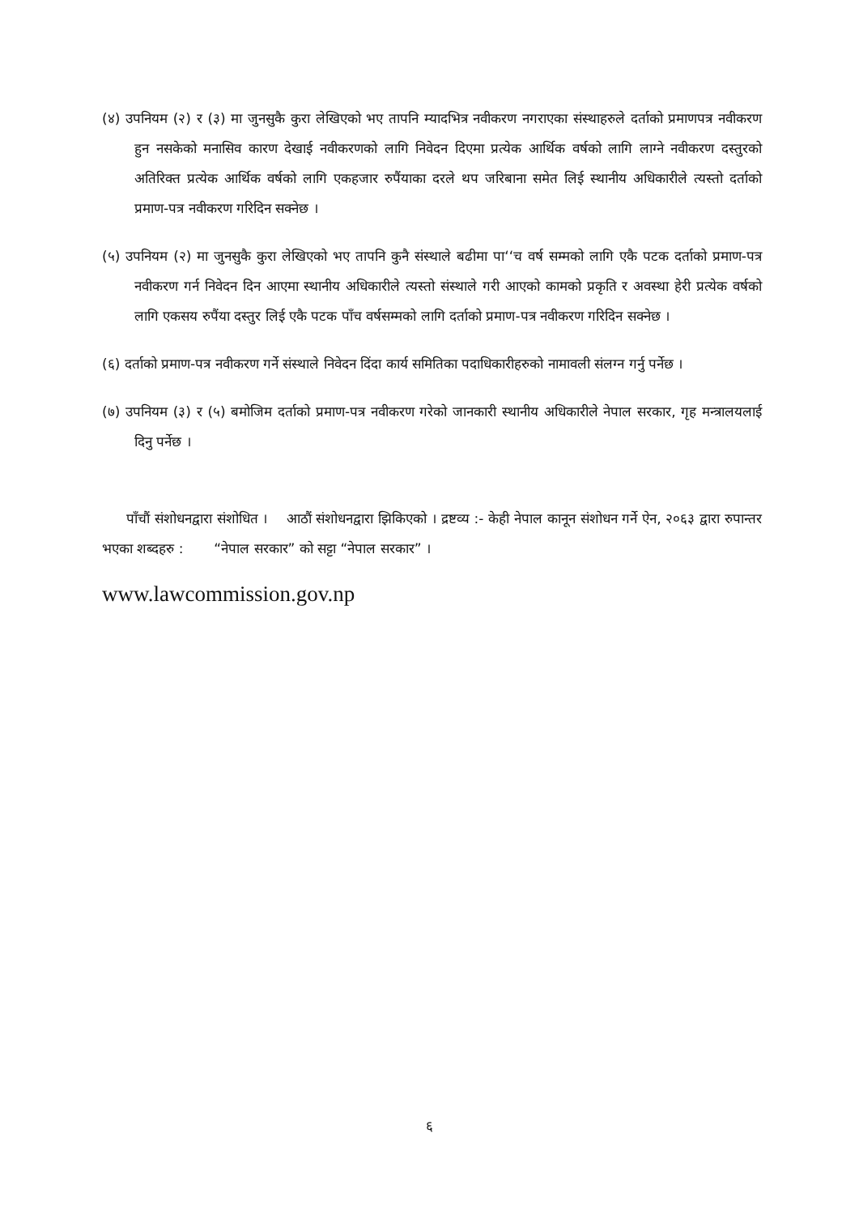(४) उपनियम (२) र (३) मा जुनसुकै कुरा लेखिएको भए तापनि म्यादभित्र नवीकरण नगराएका संस्थाहरुले दर्ताको प्रमाणपत्र नवीकरण हुन नसकेको मनासिव कारण देखाई नवीकरणको लागि निवेदन दिएमा प्रत्येक आर्थिक वर्षको लागि लाग्ने नवीकरण दस्तुरको अतिरिक्त प्रत्येक आर्थिक वर्षको लागि एकहजार रुपैंयाका दरले थप जरिबाना समेत लिई स्थानीय अधिकारीले त्यस्तो दर्ताको प्रमाण-पत्र नवीकरण गरिदिन सक्नेछ ।
(५) उपनियम (२) मा जुनसुकै कुरा लेखिएको भए तापनि कुनै संस्थाले बढीमा पा‘‘च वर्ष सम्मको लागि एकै पटक दर्ताको प्रमाण-पत्र नवीकरण गर्न निवेदन दिन आएमा स्थानीय अधिकारीले त्यस्तो संस्थाले गरी आएको कामको प्रकृति र अवस्था हेरी प्रत्येक वर्षको लागि एकसय रुपैंया दस्तुर लिई एकै पटक पाँच वर्षसम्मको लागि दर्ताको प्रमाण-पत्र नवीकरण गरिदिन सक्नेछ ।
(६) दर्ताको प्रमाण-पत्र नवीकरण गर्ने संस्थाले निवेदन दिंदा कार्य समितिका पदाधिकारीहरुको नामावली संलग्न गर्नु पर्नेछ ।
(७) उपनियम (३) र (५) बमोजिम दर्ताको प्रमाण-पत्र नवीकरण गरेको जानकारी स्थानीय अधिकारीले नेपाल सरकार, गृह मन्त्रालयलाई दिनु पर्नेछ ।
पाँचौं संशोधनद्वारा संशोधित । आठौं संशोधनद्वारा झिकिएको । द्रष्टव्य :- केही नेपाल कानून संशोधन गर्ने ऐन, २०६३ द्वारा रुपान्तर भएका शब्दहरु : “नेपाल सरकार” को सट्टा “नेपाल सरकार” ।
www.lawcommission.gov.np
६